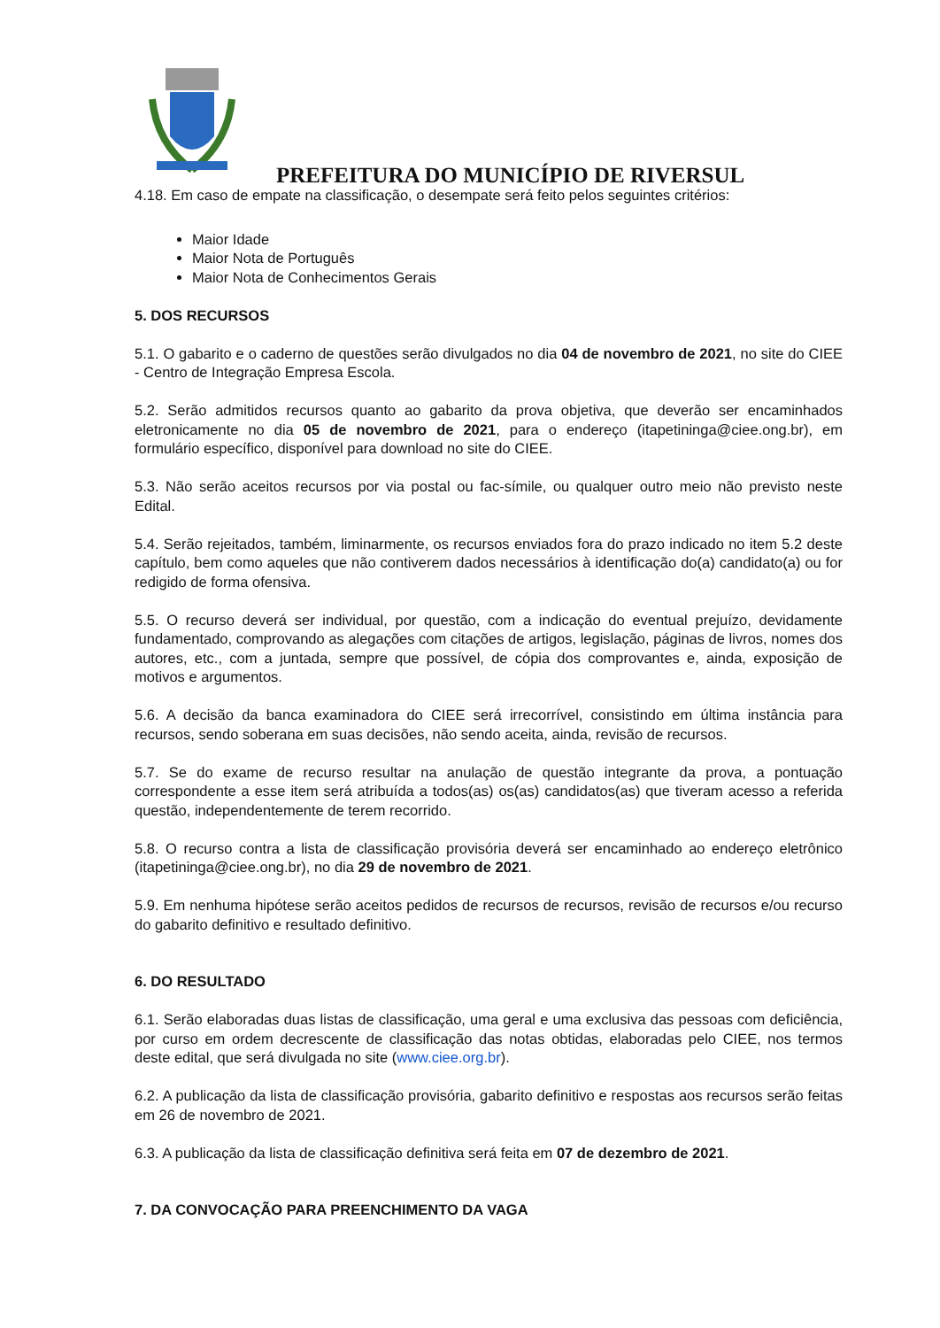PREFEITURA DO MUNICÍPIO DE RIVERSUL
4.18. Em caso de empate na classificação, o desempate será feito pelos seguintes critérios:
Maior Idade
Maior Nota de Português
Maior Nota de Conhecimentos Gerais
5. DOS RECURSOS
5.1. O gabarito e o caderno de questões serão divulgados no dia 04 de novembro de 2021, no site do CIEE - Centro de Integração Empresa Escola.
5.2. Serão admitidos recursos quanto ao gabarito da prova objetiva, que deverão ser encaminhados eletronicamente no dia 05 de novembro de 2021, para o endereço (itapetininga@ciee.ong.br), em formulário específico, disponível para download no site do CIEE.
5.3. Não serão aceitos recursos por via postal ou fac-símile, ou qualquer outro meio não previsto neste Edital.
5.4. Serão rejeitados, também, liminarmente, os recursos enviados fora do prazo indicado no item 5.2 deste capítulo, bem como aqueles que não contiverem dados necessários à identificação do(a) candidato(a) ou for redigido de forma ofensiva.
5.5. O recurso deverá ser individual, por questão, com a indicação do eventual prejuízo, devidamente fundamentado, comprovando as alegações com citações de artigos, legislação, páginas de livros, nomes dos autores, etc., com a juntada, sempre que possível, de cópia dos comprovantes e, ainda, exposição de motivos e argumentos.
5.6. A decisão da banca examinadora do CIEE será irrecorrível, consistindo em última instância para recursos, sendo soberana em suas decisões, não sendo aceita, ainda, revisão de recursos.
5.7. Se do exame de recurso resultar na anulação de questão integrante da prova, a pontuação correspondente a esse item será atribuída a todos(as) os(as) candidatos(as) que tiveram acesso a referida questão, independentemente de terem recorrido.
5.8. O recurso contra a lista de classificação provisória deverá ser encaminhado ao endereço eletrônico (itapetininga@ciee.ong.br), no dia 29 de novembro de 2021.
5.9. Em nenhuma hipótese serão aceitos pedidos de recursos de recursos, revisão de recursos e/ou recurso do gabarito definitivo e resultado definitivo.
6. DO RESULTADO
6.1. Serão elaboradas duas listas de classificação, uma geral e uma exclusiva das pessoas com deficiência, por curso em ordem decrescente de classificação das notas obtidas, elaboradas pelo CIEE, nos termos deste edital, que será divulgada no site (www.ciee.org.br).
6.2. A publicação da lista de classificação provisória, gabarito definitivo e respostas aos recursos serão feitas em 26 de novembro de 2021.
6.3. A publicação da lista de classificação definitiva será feita em 07 de dezembro de 2021.
7. DA CONVOCAÇÃO PARA PREENCHIMENTO DA VAGA